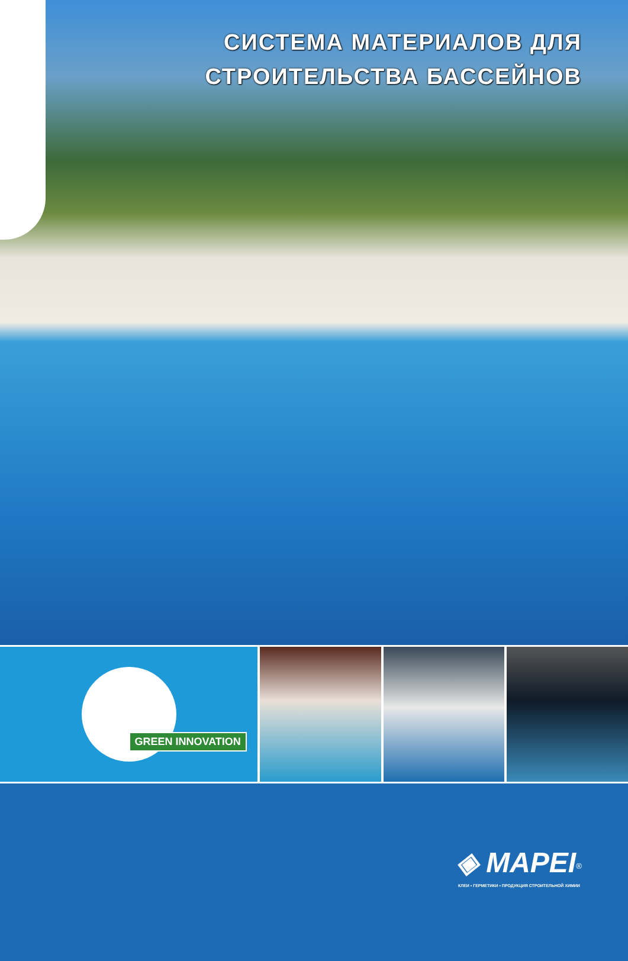СИСТЕМА МАТЕРИАЛОВ ДЛЯ
СТРОИТЕЛЬСТВА БАССЕЙНОВ
GREEN INNOVATION
◈ MAPEI<sup>®</sup>
КЛЕИ • ГЕРМЕТИКИ • ПРОДУКЦИЯ СТРОИТЕЛЬНОЙ ХИМИИ